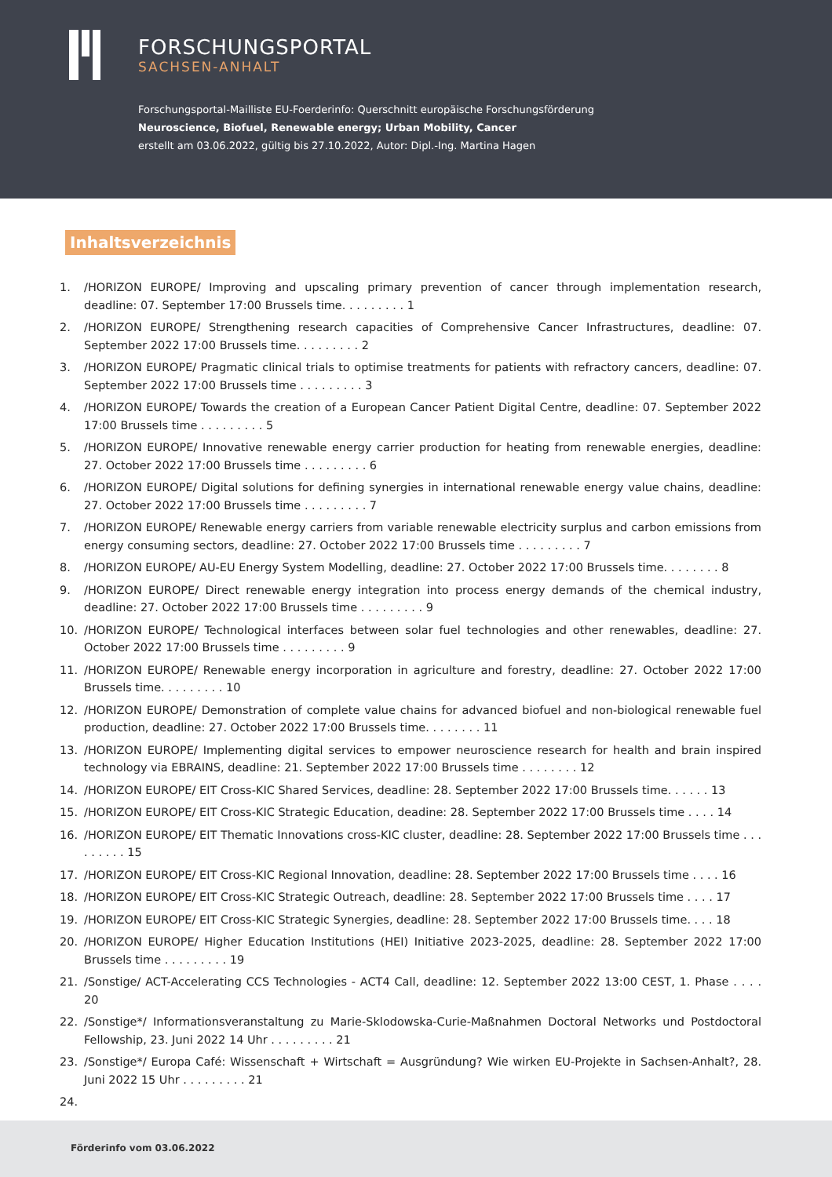FORSCHUNGSPORTAL
SACHSEN-ANHALT
Forschungsportal-Mailliste EU-Foerderinfo: Querschnitt europäische Forschungsförderung
Neuroscience, Biofuel, Renewable energy; Urban Mobility, Cancer
erstellt am 03.06.2022, gültig bis 27.10.2022, Autor: Dipl.-Ing. Martina Hagen
Inhaltsverzeichnis
1. /HORIZON EUROPE/ Improving and upscaling primary prevention of cancer through implementation research, deadline: 07. September 17:00 Brussels time. . . . . . . . . 1
2. /HORIZON EUROPE/ Strengthening research capacities of Comprehensive Cancer Infrastructures, deadline: 07. September 2022 17:00 Brussels time. . . . . . . . . 2
3. /HORIZON EUROPE/ Pragmatic clinical trials to optimise treatments for patients with refractory cancers, deadline: 07. September 2022 17:00 Brussels time . . . . . . . . . 3
4. /HORIZON EUROPE/ Towards the creation of a European Cancer Patient Digital Centre, deadline: 07. September 2022 17:00 Brussels time . . . . . . . . . 5
5. /HORIZON EUROPE/ Innovative renewable energy carrier production for heating from renewable energies, deadline: 27. October 2022 17:00 Brussels time . . . . . . . . . 6
6. /HORIZON EUROPE/ Digital solutions for defining synergies in international renewable energy value chains, deadline: 27. October 2022 17:00 Brussels time . . . . . . . . . 7
7. /HORIZON EUROPE/ Renewable energy carriers from variable renewable electricity surplus and carbon emissions from energy consuming sectors, deadline: 27. October 2022 17:00 Brussels time . . . . . . . . . 7
8. /HORIZON EUROPE/ AU-EU Energy System Modelling, deadline: 27. October 2022 17:00 Brussels time. . . . . . . . 8
9. /HORIZON EUROPE/ Direct renewable energy integration into process energy demands of the chemical industry, deadline: 27. October 2022 17:00 Brussels time . . . . . . . . . 9
10. /HORIZON EUROPE/ Technological interfaces between solar fuel technologies and other renewables, deadline: 27. October 2022 17:00 Brussels time . . . . . . . . . 9
11. /HORIZON EUROPE/ Renewable energy incorporation in agriculture and forestry, deadline: 27. October 2022 17:00 Brussels time. . . . . . . . . 10
12. /HORIZON EUROPE/ Demonstration of complete value chains for advanced biofuel and non-biological renewable fuel production, deadline: 27. October 2022 17:00 Brussels time. . . . . . . . 11
13. /HORIZON EUROPE/ Implementing digital services to empower neuroscience research for health and brain inspired technology via EBRAINS, deadline: 21. September 2022 17:00 Brussels time . . . . . . . . 12
14. /HORIZON EUROPE/ EIT Cross-KIC Shared Services, deadline: 28. September 2022 17:00 Brussels time. . . . . . 13
15. /HORIZON EUROPE/ EIT Cross-KIC Strategic Education, deadine: 28. September 2022 17:00 Brussels time . . . . 14
16. /HORIZON EUROPE/ EIT Thematic Innovations cross-KIC cluster, deadline: 28. September 2022 17:00 Brussels time . . . . . . . . . 15
17. /HORIZON EUROPE/ EIT Cross-KIC Regional Innovation, deadline: 28. September 2022 17:00 Brussels time . . . . 16
18. /HORIZON EUROPE/ EIT Cross-KIC Strategic Outreach, deadline: 28. September 2022 17:00 Brussels time . . . . 17
19. /HORIZON EUROPE/ EIT Cross-KIC Strategic Synergies, deadline: 28. September 2022 17:00 Brussels time. . . . 18
20. /HORIZON EUROPE/ Higher Education Institutions (HEI) Initiative 2023-2025, deadline: 28. September 2022 17:00 Brussels time . . . . . . . . . 19
21. /Sonstige/ ACT-Accelerating CCS Technologies - ACT4 Call, deadline: 12. September 2022 13:00 CEST, 1. Phase . . . . 20
22. /Sonstige*/ Informationsveranstaltung zu Marie-Sklodowska-Curie-Maßnahmen Doctoral Networks und Postdoctoral Fellowship, 23. Juni 2022 14 Uhr . . . . . . . . . 21
23. /Sonstige*/ Europa Café: Wissenschaft + Wirtschaft = Ausgründung? Wie wirken EU-Projekte in Sachsen-Anhalt?, 28. Juni 2022 15 Uhr . . . . . . . . . 21
24.
Förderinfo vom 03.06.2022